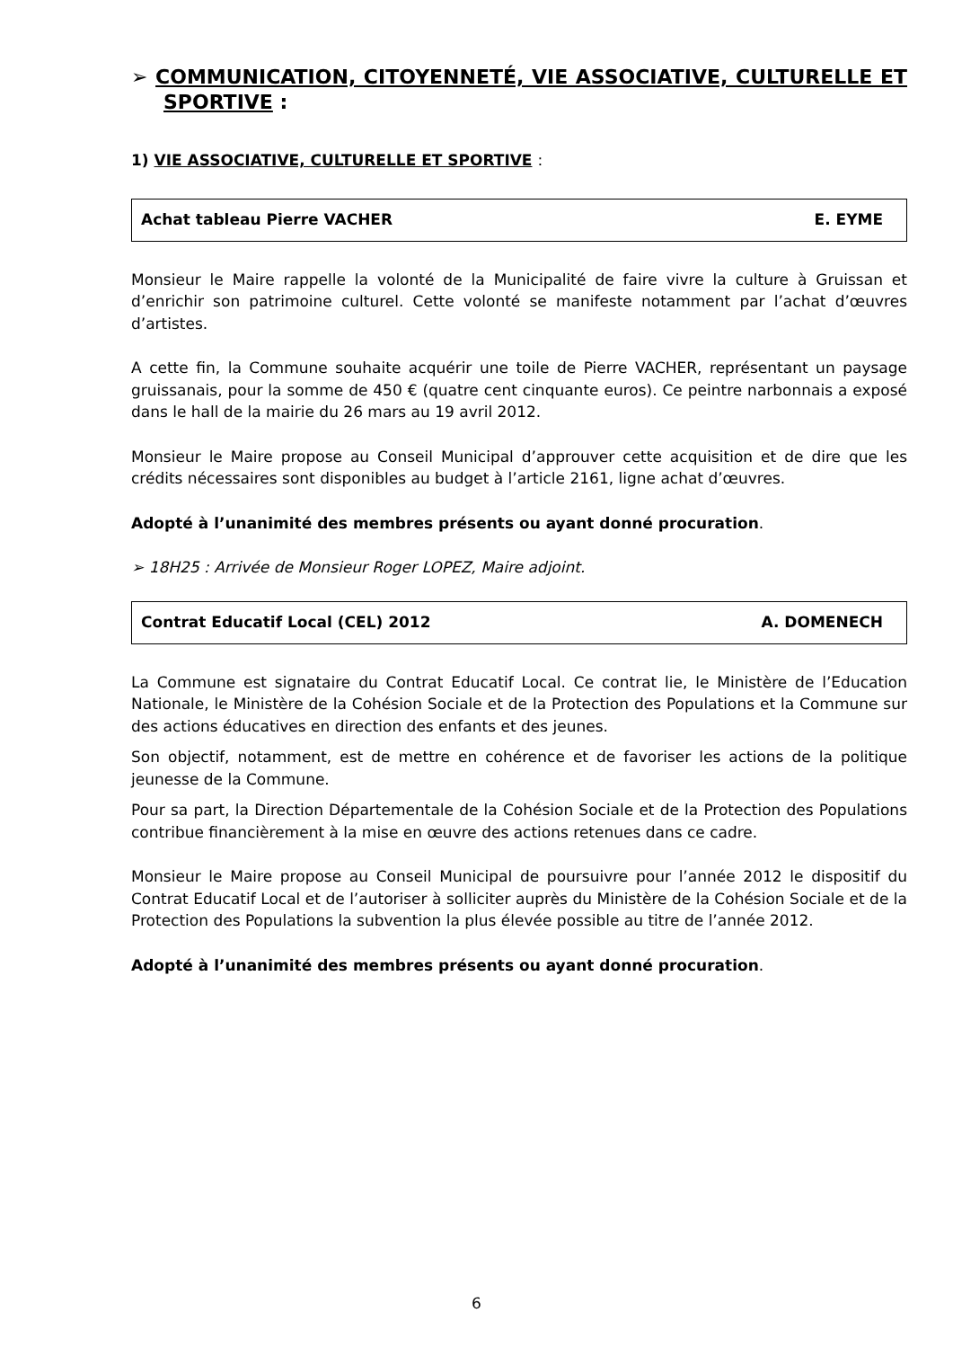➢ COMMUNICATION, CITOYENNETÉ, VIE ASSOCIATIVE, CULTURELLE ET SPORTIVE :
1) VIE ASSOCIATIVE, CULTURELLE ET SPORTIVE :
Achat tableau Pierre VACHER E. EYME
Monsieur le Maire rappelle la volonté de la Municipalité de faire vivre la culture à Gruissan et d’enrichir son patrimoine culturel. Cette volonté se manifeste notamment par l’achat d’œuvres d’artistes.
A cette fin, la Commune souhaite acquérir une toile de Pierre VACHER, représentant un paysage gruissanais, pour la somme de 450 € (quatre cent cinquante euros). Ce peintre narbonnais a exposé dans le hall de la mairie du 26 mars au 19 avril 2012.
Monsieur le Maire propose au Conseil Municipal d’approuver cette acquisition et de dire que les crédits nécessaires sont disponibles au budget à l’article 2161, ligne achat d’œuvres.
Adopté à l’unanimité des membres présents ou ayant donné procuration.
➢ 18H25 : Arrivée de Monsieur Roger LOPEZ, Maire adjoint.
Contrat Educatif Local (CEL) 2012 A. DOMENECH
La Commune est signataire du Contrat Educatif Local. Ce contrat lie, le Ministère de l’Education Nationale, le Ministère de la Cohésion Sociale et de la Protection des Populations et la Commune sur des actions éducatives en direction des enfants et des jeunes.
Son objectif, notamment, est de mettre en cohérence et de favoriser les actions de la politique jeunesse de la Commune.
Pour sa part, la Direction Départementale de la Cohésion Sociale et de la Protection des Populations contribue financièrement à la mise en œuvre des actions retenues dans ce cadre.
Monsieur le Maire propose au Conseil Municipal de poursuivre pour l’année 2012 le dispositif du Contrat Educatif Local et de l’autoriser à solliciter auprès du Ministère de la Cohésion Sociale et de la Protection des Populations la subvention la plus élevée possible au titre de l’année 2012.
Adopté à l’unanimité des membres présents ou ayant donné procuration.
6